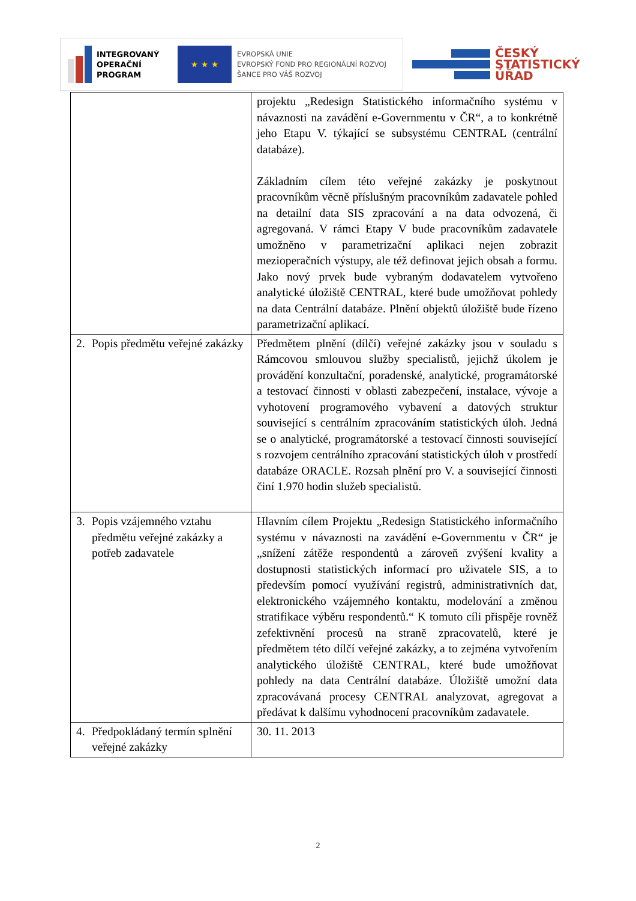INTEGROVANÝ
OPERAČNÍ
PROGRAM
★ ★ ★
EVROPSKÁ UNIE
EVROPSKÝ FOND PRO REGIONÁLNÍ ROZVOJ
ŠANCE PRO VÁŠ ROZVOJ
ČESKÝ
STATISTICKÝ
ÚŘAD
| | projektu „Redesign Statistického informačního systému v návaznosti na zavádění e-Governmentu v ČR“, a to konkrétně jeho Etapu V. týkající se subsystému CENTRAL (centrální databáze). Základním cílem této veřejné zakázky je poskytnout pracovníkům věcně příslušným pracovníkům zadavatele pohled na detailní data SIS zpracování a na data odvozená, či agregovaná. V rámci Etapy V bude pracovníkům zadavatele umožněno v parametrizační aplikaci nejen zobrazit mezioperačních výstupy, ale též definovat jejich obsah a formu. Jako nový prvek bude vybraným dodavatelem vytvořeno analytické úložiště CENTRAL, které bude umožňovat pohledy na data Centrální databáze. Plnění objektů úložiště bude řízeno parametrizační aplikací. |
| 2. Popis předmětu veřejné zakázky | Předmětem plnění (dílčí) veřejné zakázky jsou v souladu s Rámcovou smlouvou služby specialistů, jejichž úkolem je provádění konzultační, poradenské, analytické, programátorské a testovací činnosti v oblasti zabezpečení, instalace, vývoje a vyhotovení programového vybavení a datových struktur související s centrálním zpracováním statistických úloh. Jedná se o analytické, programátorské a testovací činnosti související s rozvojem centrálního zpracování statistických úloh v prostředí databáze ORACLE. Rozsah plnění pro V. a související činnosti činí 1.970 hodin služeb specialistů. |
| 3. Popis vzájemného vztahu předmětu veřejné zakázky a potřeb zadavatele | Hlavním cílem Projektu „Redesign Statistického informačního systému v návaznosti na zavádění e-Governmentu v ČR“ je „snížení zátěže respondentů a zároveň zvýšení kvality a dostupnosti statistických informací pro uživatele SIS, a to především pomocí využívání registrů, administrativních dat, elektronického vzájemného kontaktu, modelování a změnou stratifikace výběru respondentů.“ K tomuto cíli přispěje rovněž zefektivnění procesů na straně zpracovatelů, které je předmětem této dílčí veřejné zakázky, a to zejména vytvořením analytického úložiště CENTRAL, které bude umožňovat pohledy na data Centrální databáze. Úložiště umožní data zpracovávaná procesy CENTRAL analyzovat, agregovat a předávat k dalšímu vyhodnocení pracovníkům zadavatele. |
| 4. Předpokládaný termín splnění veřejné zakázky | 30. 11. 2013 |
2